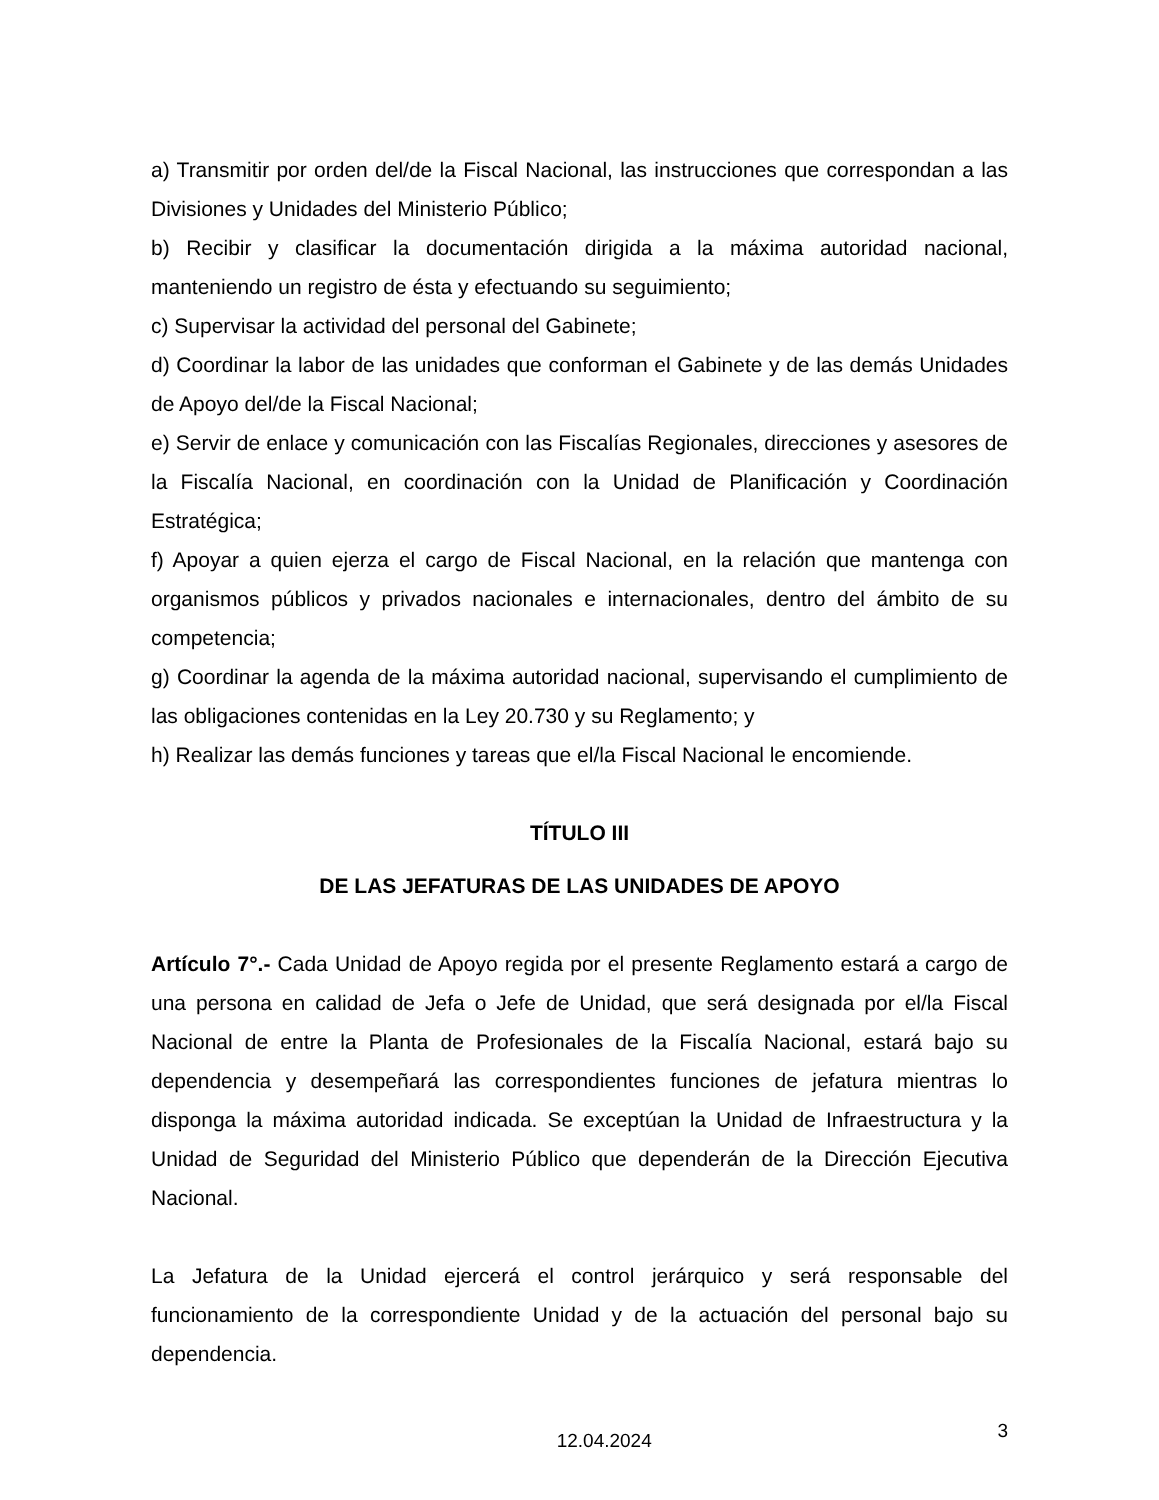a) Transmitir por orden del/de la Fiscal Nacional, las instrucciones que correspondan a las Divisiones y Unidades del Ministerio Público;
b) Recibir y clasificar la documentación dirigida a la máxima autoridad nacional, manteniendo un registro de ésta y efectuando su seguimiento;
c) Supervisar la actividad del personal del Gabinete;
d) Coordinar la labor de las unidades que conforman el Gabinete y de las demás Unidades de Apoyo del/de la Fiscal Nacional;
e) Servir de enlace y comunicación con las Fiscalías Regionales, direcciones y asesores de la Fiscalía Nacional, en coordinación con la Unidad de Planificación y Coordinación Estratégica;
f) Apoyar a quien ejerza el cargo de Fiscal Nacional, en la relación que mantenga con organismos públicos y privados nacionales e internacionales, dentro del ámbito de su competencia;
g) Coordinar la agenda de la máxima autoridad nacional, supervisando el cumplimiento de las obligaciones contenidas en la Ley 20.730 y su Reglamento; y
h) Realizar las demás funciones y tareas que el/la Fiscal Nacional le encomiende.
TÍTULO III
DE LAS JEFATURAS DE LAS UNIDADES DE APOYO
Artículo 7°.- Cada Unidad de Apoyo regida por el presente Reglamento estará a cargo de una persona en calidad de Jefa o Jefe de Unidad, que será designada por el/la Fiscal Nacional de entre la Planta de Profesionales de la Fiscalía Nacional, estará bajo su dependencia y desempeñará las correspondientes funciones de jefatura mientras lo disponga la máxima autoridad indicada. Se exceptúan la Unidad de Infraestructura y la Unidad de Seguridad del Ministerio Público que dependerán de la Dirección Ejecutiva Nacional.
La Jefatura de la Unidad ejercerá el control jerárquico y será responsable del funcionamiento de la correspondiente Unidad y de la actuación del personal bajo su dependencia.
12.04.2024 3